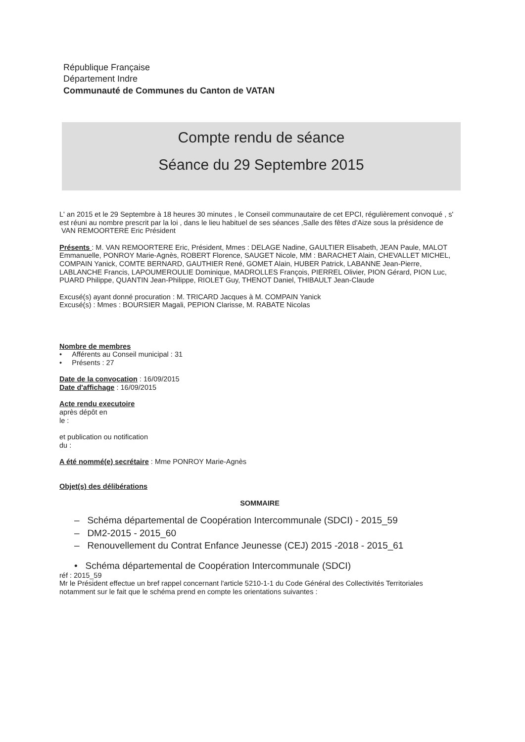République Française
Département Indre
Communauté de Communes du Canton de VATAN
Compte rendu de séance
Séance du 29 Septembre 2015
L' an 2015 et le 29 Septembre à 18 heures 30 minutes , le Conseil communautaire de cet EPCI, régulièrement convoqué , s' est réuni au nombre prescrit par la loi , dans le lieu habituel de ses séances ,Salle des fêtes d'Aize sous la présidence de
VAN REMOORTERE Eric Président
Présents : M. VAN REMOORTERE Eric, Président, Mmes : DELAGE Nadine, GAULTIER Elisabeth, JEAN Paule, MALOT Emmanuelle, PONROY Marie-Agnès, ROBERT Florence, SAUGET Nicole, MM : BARACHET Alain, CHEVALLET MICHEL, COMPAIN Yanick, COMTE BERNARD, GAUTHIER René, GOMET Alain, HUBER Patrick, LABANNE Jean-Pierre, LABLANCHE Francis, LAPOUMEROULIE Dominique, MADROLLES François, PIERREL Olivier, PION Gérard, PION Luc, PUARD Philippe, QUANTIN Jean-Philippe, RIOLET Guy, THENOT Daniel, THIBAULT Jean-Claude
Excusé(s) ayant donné procuration : M. TRICARD Jacques à M. COMPAIN Yanick
Excusé(s) : Mmes : BOURSIER Magali, PEPION Clarisse, M. RABATE Nicolas
Nombre de membres
• Afférents au Conseil municipal : 31
• Présents : 27
Date de la convocation : 16/09/2015
Date d'affichage : 16/09/2015
Acte rendu executoire
après dépôt en
le :
et publication ou notification
du :
A été nommé(e) secrétaire : Mme PONROY Marie-Agnès
Objet(s) des délibérations
SOMMAIRE
– Schéma départemental de Coopération Intercommunale (SDCI) - 2015_59
– DM2-2015 - 2015_60
– Renouvellement du Contrat Enfance Jeunesse (CEJ) 2015 -2018 - 2015_61
• Schéma départemental de Coopération Intercommunale (SDCI)
réf : 2015_59
Mr le Président effectue un bref rappel concernant l'article 5210-1-1 du Code Général des Collectivités Territoriales notamment sur le fait que le schéma prend en compte les orientations suivantes :